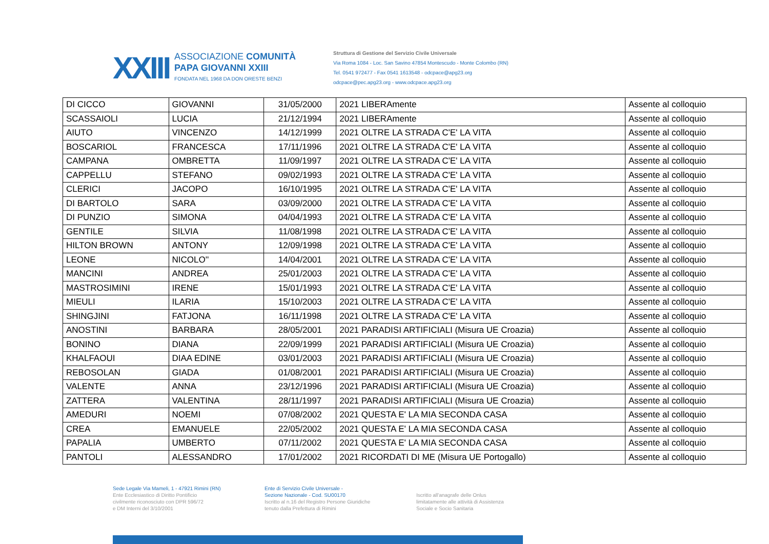XXIII
ASSOCIAZIONE COMUNITÀ
PAPA GIOVANNI XXIII
FONDATA NEL 1968 DA DON ORESTE BENZI
Struttura di Gestione del Servizio Civile Universale
Via Roma 1084 - Loc. San Savino 47854 Montescudo - Monte Colombo (RN)
Tel. 0541 972477 - Fax 0541 1613548 - odcpace@apg23.org
odcpace@pec.apg23.org - www.odcpace.apg23.org
| DI CICCO | GIOVANNI | 31/05/2000 | 2021 LIBERAmente | Assente al colloquio |
| SCASSAIOLI | LUCIA | 21/12/1994 | 2021 LIBERAmente | Assente al colloquio |
| AIUTO | VINCENZO | 14/12/1999 | 2021 OLTRE LA STRADA C'E' LA VITA | Assente al colloquio |
| BOSCARIOL | FRANCESCA | 17/11/1996 | 2021 OLTRE LA STRADA C'E' LA VITA | Assente al colloquio |
| CAMPANA | OMBRETTA | 11/09/1997 | 2021 OLTRE LA STRADA C'E' LA VITA | Assente al colloquio |
| CAPPELLU | STEFANO | 09/02/1993 | 2021 OLTRE LA STRADA C'E' LA VITA | Assente al colloquio |
| CLERICI | JACOPO | 16/10/1995 | 2021 OLTRE LA STRADA C'E' LA VITA | Assente al colloquio |
| DI BARTOLO | SARA | 03/09/2000 | 2021 OLTRE LA STRADA C'E' LA VITA | Assente al colloquio |
| DI PUNZIO | SIMONA | 04/04/1993 | 2021 OLTRE LA STRADA C'E' LA VITA | Assente al colloquio |
| GENTILE | SILVIA | 11/08/1998 | 2021 OLTRE LA STRADA C'E' LA VITA | Assente al colloquio |
| HILTON BROWN | ANTONY | 12/09/1998 | 2021 OLTRE LA STRADA C'E' LA VITA | Assente al colloquio |
| LEONE | NICOLO'' | 14/04/2001 | 2021 OLTRE LA STRADA C'E' LA VITA | Assente al colloquio |
| MANCINI | ANDREA | 25/01/2003 | 2021 OLTRE LA STRADA C'E' LA VITA | Assente al colloquio |
| MASTROSIMINI | IRENE | 15/01/1993 | 2021 OLTRE LA STRADA C'E' LA VITA | Assente al colloquio |
| MIEULI | ILARIA | 15/10/2003 | 2021 OLTRE LA STRADA C'E' LA VITA | Assente al colloquio |
| SHINGJINI | FATJONA | 16/11/1998 | 2021 OLTRE LA STRADA C'E' LA VITA | Assente al colloquio |
| ANOSTINI | BARBARA | 28/05/2001 | 2021 PARADISI ARTIFICIALI (Misura UE Croazia) | Assente al colloquio |
| BONINO | DIANA | 22/09/1999 | 2021 PARADISI ARTIFICIALI (Misura UE Croazia) | Assente al colloquio |
| KHALFAOUI | DIAA EDINE | 03/01/2003 | 2021 PARADISI ARTIFICIALI (Misura UE Croazia) | Assente al colloquio |
| REBOSOLAN | GIADA | 01/08/2001 | 2021 PARADISI ARTIFICIALI (Misura UE Croazia) | Assente al colloquio |
| VALENTE | ANNA | 23/12/1996 | 2021 PARADISI ARTIFICIALI (Misura UE Croazia) | Assente al colloquio |
| ZATTERA | VALENTINA | 28/11/1997 | 2021 PARADISI ARTIFICIALI (Misura UE Croazia) | Assente al colloquio |
| AMEDURI | NOEMI | 07/08/2002 | 2021 QUESTA E' LA MIA SECONDA CASA | Assente al colloquio |
| CREA | EMANUELE | 22/05/2002 | 2021 QUESTA E' LA MIA SECONDA CASA | Assente al colloquio |
| PAPALIA | UMBERTO | 07/11/2002 | 2021 QUESTA E' LA MIA SECONDA CASA | Assente al colloquio |
| PANTOLI | ALESSANDRO | 17/01/2002 | 2021 RICORDATI DI ME (Misura UE Portogallo) | Assente al colloquio |
Sede Legale Via Mameli, 1 - 47921 Rimini (RN)
Ente Ecclesiastico di Diritto Pontificio
civilmente riconosciuto con DPR 596/72
e DM Interni del 3/10/2001
Ente di Servizio Civile Universale -
Sezione Nazionale - Cod. SU00170
Iscritto al n.16 del Registro Persone Giuridiche
tenuto dalla Prefettura di Rimini
Iscritto all'anagrafe delle Onlus
limitatamente alle attività di Assistenza
Sociale e Socio Sanitaria